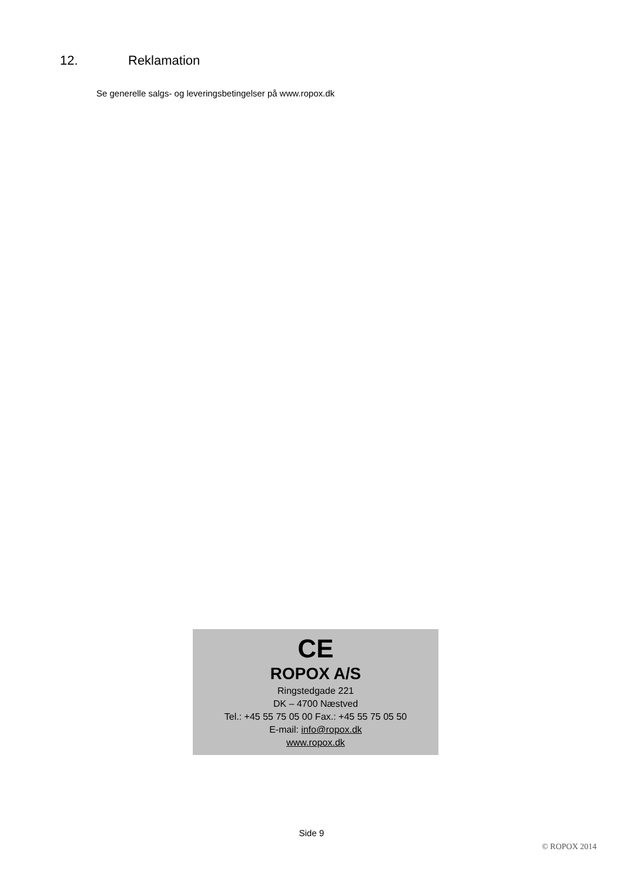12. Reklamation
Se generelle salgs- og leveringsbetingelser på www.ropox.dk
CE
ROPOX A/S
Ringstedgade 221
DK – 4700 Næstved
Tel.: +45 55 75 05 00 Fax.: +45 55 75 05 50
E-mail: info@ropox.dk
www.ropox.dk
Side 9
© ROPOX 2014